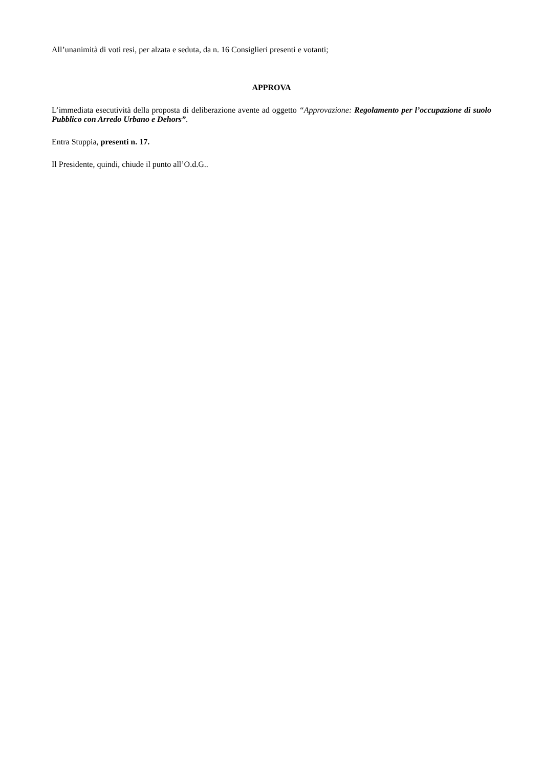All’unanimità di voti resi, per alzata e seduta, da n. 16 Consiglieri presenti e votanti;
APPROVA
L’immediata esecutività della proposta di deliberazione avente ad oggetto “Approvazione: Regolamento per l’occupazione di suolo Pubblico con Arredo Urbano e Dehors”.
Entra Stuppia, presenti n. 17.
Il Presidente, quindi, chiude il punto all’O.d.G..